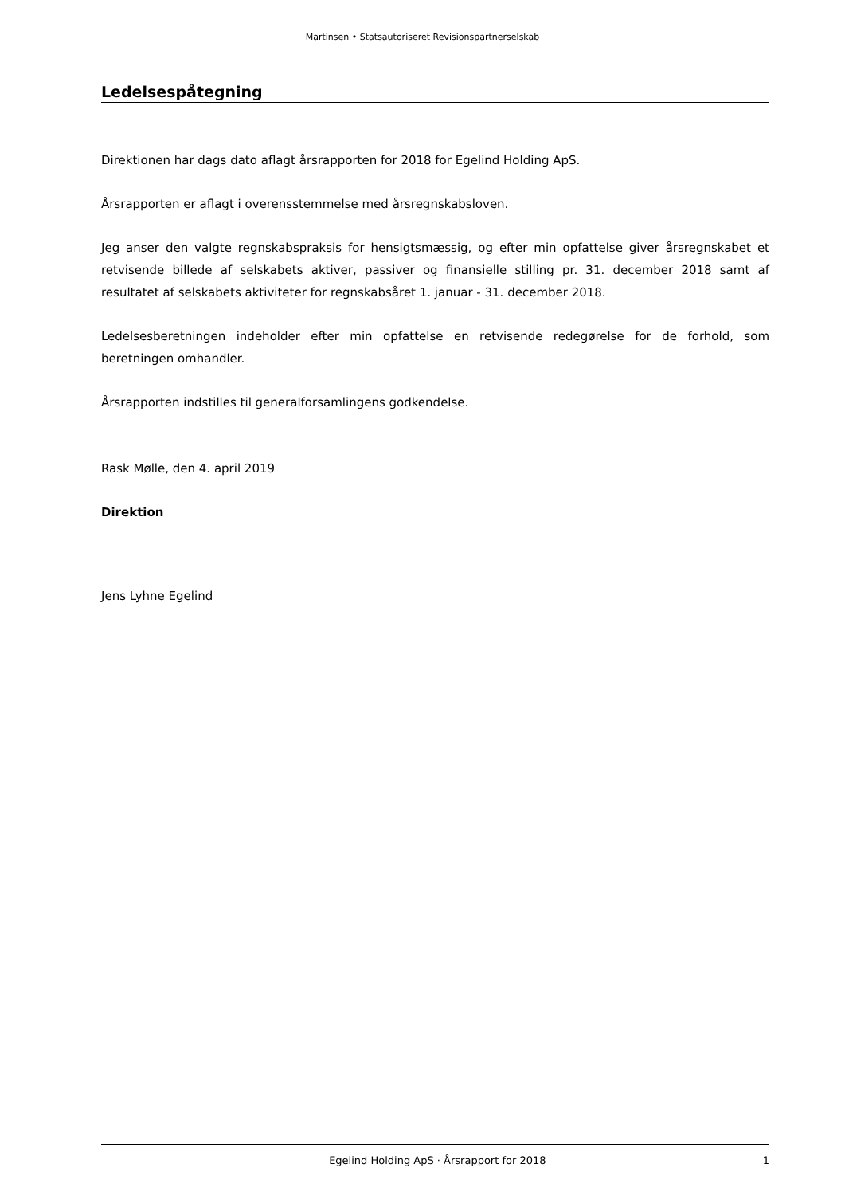Martinsen • Statsautoriseret Revisionspartnerselskab
Ledelsespåtegning
Direktionen har dags dato aflagt årsrapporten for 2018 for Egelind Holding ApS.
Årsrapporten er aflagt i overensstemmelse med årsregnskabsloven.
Jeg anser den valgte regnskabspraksis for hensigtsmæssig, og efter min opfattelse giver årsregnskabet et retvisende billede af selskabets aktiver, passiver og finansielle stilling pr. 31. december 2018 samt af resultatet af selskabets aktiviteter for regnskabsåret 1. januar - 31. december 2018.
Ledelsesberetningen indeholder efter min opfattelse en retvisende redegørelse for de forhold, som beretningen omhandler.
Årsrapporten indstilles til generalforsamlingens godkendelse.
Rask Mølle, den 4. april 2019
Direktion
Jens Lyhne Egelind
Egelind Holding ApS · Årsrapport for 2018 1